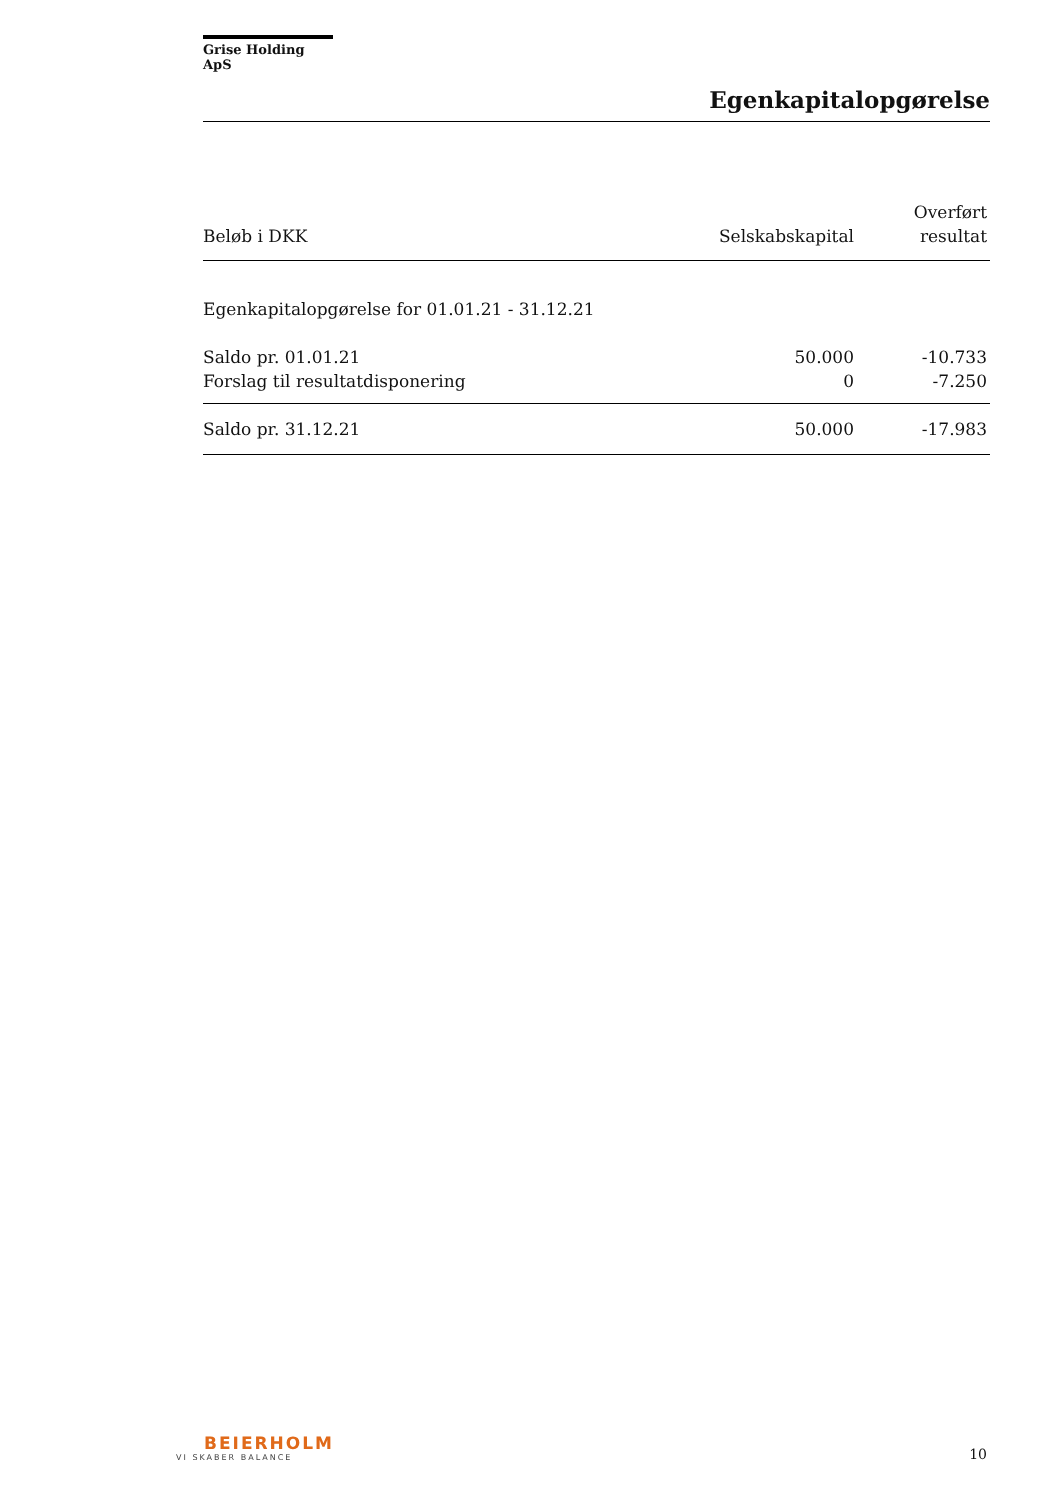Grise Holding ApS
Egenkapitalopgørelse
| Beløb i DKK | Selskabskapital | Overført resultat |
| --- | --- | --- |
| Egenkapitalopgørelse for 01.01.21 - 31.12.21 | | |
| Saldo pr. 01.01.21 | 50.000 | -10.733 |
| Forslag til resultatdisponering | 0 | -7.250 |
| Saldo pr. 31.12.21 | 50.000 | -17.983 |
BEIERHOLM
VI SKABER BALANCE
10